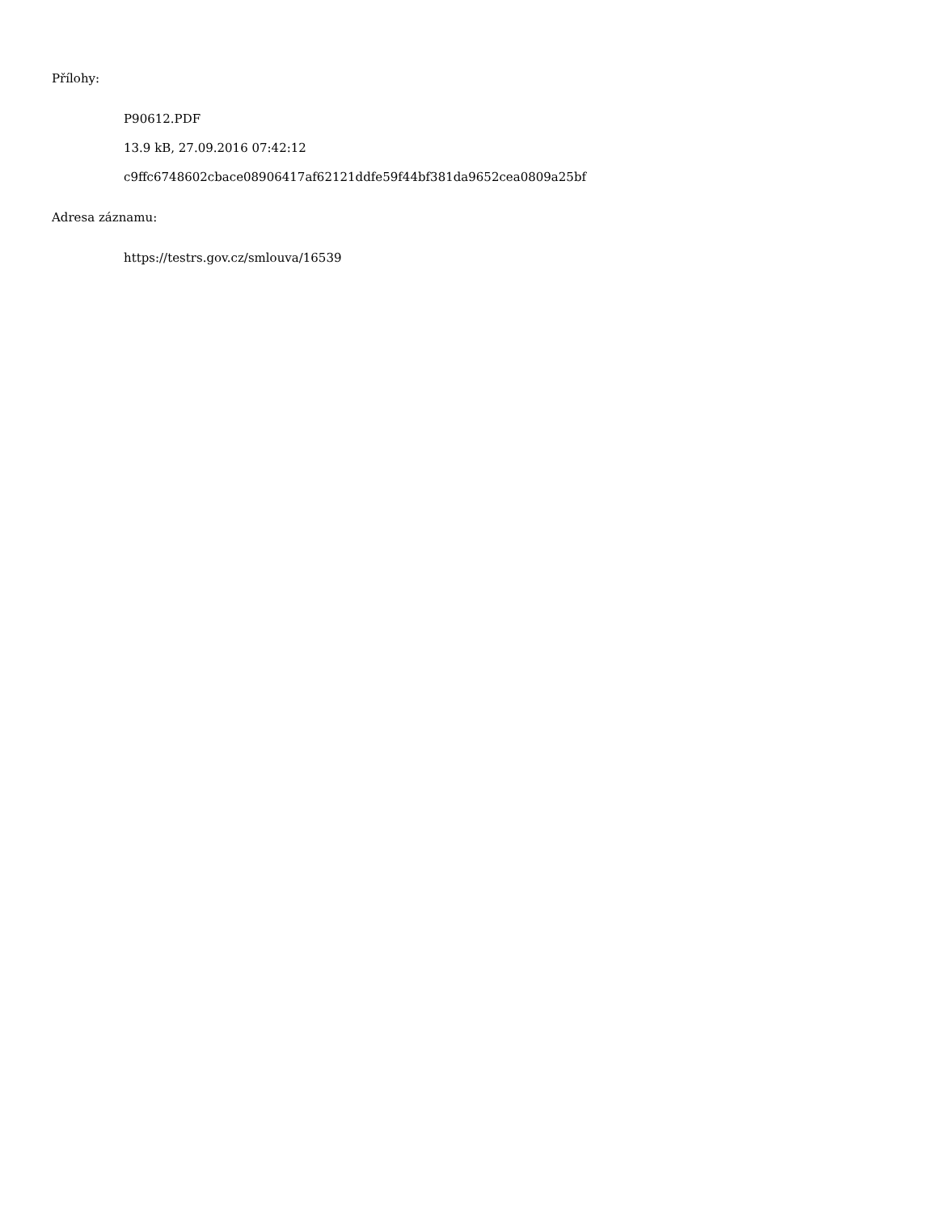Přílohy:
P90612.PDF
13.9 kB, 27.09.2016 07:42:12
c9ffc6748602cbace08906417af62121ddfe59f44bf381da9652cea0809a25bf
Adresa záznamu:
https://testrs.gov.cz/smlouva/16539